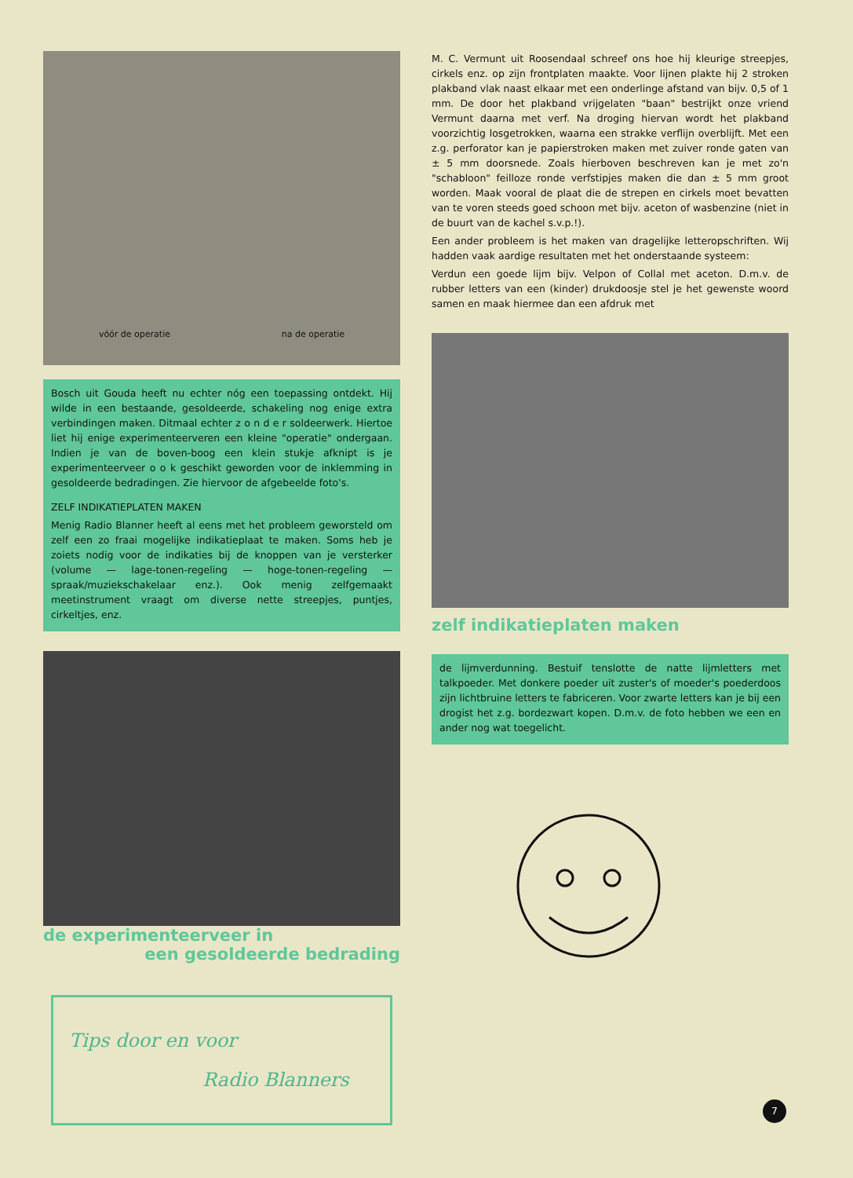vóór de operatie na de operatie
Bosch uit Gouda heeft nu echter nóg een toepassing ontdekt. Hij wilde in een bestaande, gesoldeerde, schakeling nog enige extra verbindingen maken. Ditmaal echter z o n d e r soldeerwerk. Hiertoe liet hij enige experimenteerveren een kleine "operatie" ondergaan. Indien je van de boven-boog een klein stukje afknipt is je experimenteerveer o o k geschikt geworden voor de inklemming in gesoldeerde bedradingen. Zie hiervoor de afgebeelde foto's.
ZELF INDIKATIEPLATEN MAKEN
Menig Radio Blanner heeft al eens met het probleem geworsteld om zelf een zo fraai mogelijke indikatieplaat te maken. Soms heb je zoiets nodig voor de indikaties bij de knoppen van je versterker (volume — lage-tonen-regeling — hoge-tonen-regeling — spraak/muziekschakelaar enz.). Ook menig zelfgemaakt meetinstrument vraagt om diverse nette streepjes, puntjes, cirkeltjes, enz.
de experimenteerveer in
een gesoldeerde bedrading
Tips door en voor
Radio Blanners
M. C. Vermunt uit Roosendaal schreef ons hoe hij kleurige streepjes, cirkels enz. op zijn frontplaten maakte. Voor lijnen plakte hij 2 stroken plakband vlak naast elkaar met een onderlinge afstand van bijv. 0,5 of 1 mm. De door het plakband vrijgelaten "baan" bestrijkt onze vriend Vermunt daarna met verf. Na droging hiervan wordt het plakband voorzichtig losgetrokken, waarna een strakke verflijn overblijft. Met een z.g. perforator kan je papierstroken maken met zuiver ronde gaten van ± 5 mm doorsnede. Zoals hierboven beschreven kan je met zo'n "schabloon" feilloze ronde verfstipjes maken die dan ± 5 mm groot worden. Maak vooral de plaat die de strepen en cirkels moet bevatten van te voren steeds goed schoon met bijv. aceton of wasbenzine (niet in de buurt van de kachel s.v.p.!).
Een ander probleem is het maken van dragelijke letteropschriften. Wij hadden vaak aardige resultaten met het onderstaande systeem:
Verdun een goede lijm bijv. Velpon of Collal met aceton. D.m.v. de rubber letters van een (kinder) drukdoosje stel je het gewenste woord samen en maak hiermee dan een afdruk met
zelf indikatieplaten maken
de lijmverdunning. Bestuif tenslotte de natte lijmletters met talkpoeder. Met donkere poeder uit zuster's of moeder's poederdoos zijn lichtbruine letters te fabriceren. Voor zwarte letters kan je bij een drogist het z.g. bordezwart kopen. D.m.v. de foto hebben we een en ander nog wat toegelicht.
7